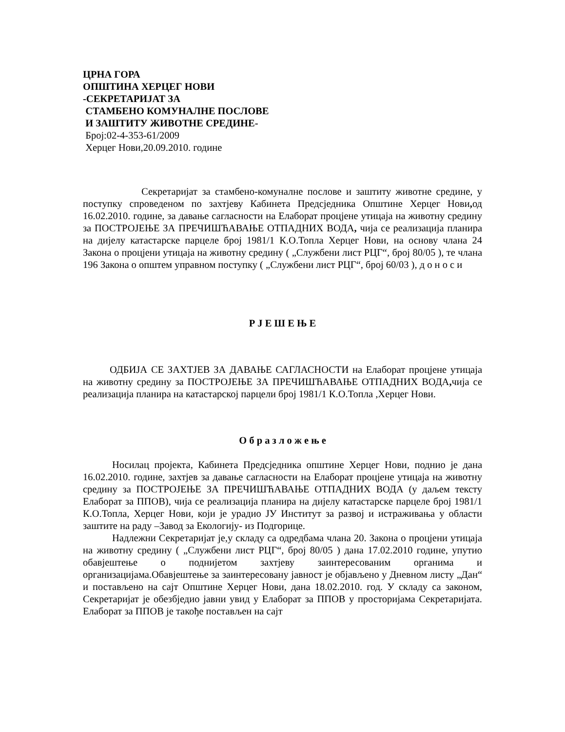ЦРНА ГОРА
ОПШТИНА ХЕРЦЕГ НОВИ
-СЕКРЕТАРИЈАТ ЗА
СТАМБЕНО КОМУНАЛНЕ ПОСЛОВЕ
И ЗАШТИТУ ЖИВОТНЕ СРЕДИНЕ-
Број:02-4-353-61/2009
Херцег Нови,20.09.2010. године
Секретаријат за стамбено-комуналне послове и заштиту животне средине, у поступку спроведеном по захтјеву Кабинета Предсједника Општине Херцег Нови, од 16.02.2010. године, за давање сагласности на Елаборат процјене утицаја на животну средину за ПОСТРОЈЕЊЕ ЗА ПРЕЧИШЋАВАЊЕ ОТПАДНИХ ВОДА, чија се реализација планира на дијелу катастарске парцеле број 1981/1 К.О.Топла Херцег Нови, на основу члана 24 Закона о процјени утицаја на животну средину ( „Службени лист РЦГ“, број 80/05 ), те члана 196 Закона о општем управном поступку ( „Службени лист РЦГ“, број 60/03 ), д о н о с и
Р Ј Е Ш Е Њ Е
ОДБИЈА СЕ ЗАХТЈЕВ ЗА ДАВАЊЕ САГЛАСНОСТИ на Елаборат процјене утицаја на животну средину за ПОСТРОЈЕЊЕ ЗА ПРЕЧИШЋАВАЊЕ ОТПАДНИХ ВОДА, чија се реализација планира на катастарској парцели број 1981/1 К.О.Топла ,Херцег Нови.
О б р а з л о ж е њ е
Носилац пројекта, Кабинета Предсједника општине Херцег Нови, поднио је дана 16.02.2010. године, захтјев за давање сагласности на Елаборат процјене утицаја на животну средину за ПОСТРОЈЕЊЕ ЗА ПРЕЧИШЋАВАЊЕ ОТПАДНИХ ВОДА (у даљем тексту Елаборат за ППОВ), чија се реализација планира на дијелу катастарске парцеле број 1981/1 К.О.Топла, Херцег Нови, који је урадио ЈУ Институт за развој и истраживања у области заштите на раду –Завод за Екологију- из Подгорице.
Надлежни Секретаријат је,у складу са одредбама члана 20. Закона о процјени утицаја на животну средину ( „Службени лист РЦГ“, број 80/05 ) дана 17.02.2010 године, упутио обавјештење о поднијетом захтјеву заинтересованим органима и организацијама.Обавјештење за заинтересовану јавност је објављено у Дневном листу „Дан“ и постављено на сајт Општине Херцег Нови, дана 18.02.2010. год. У складу са законом, Секретаријат је обезбједио јавни увид у Елаборат за ППОВ у просторијама Секретаријата. Елаборат за ППОВ је такође постављен на сајт